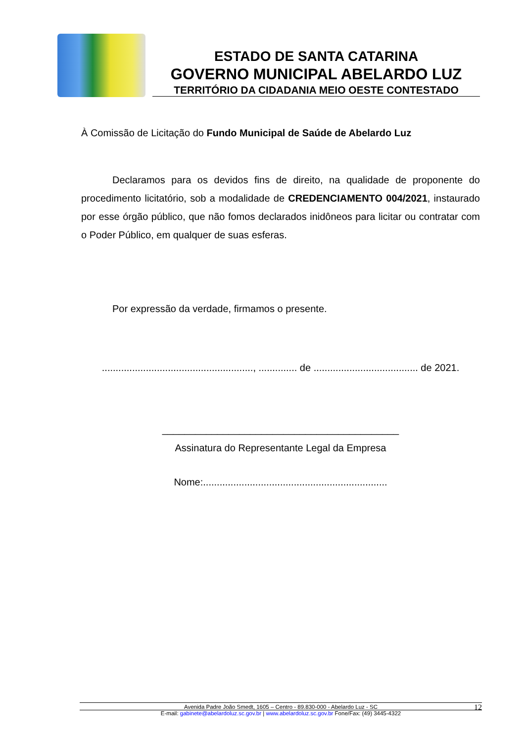ESTADO DE SANTA CATARINA
GOVERNO MUNICIPAL ABELARDO LUZ
TERRITÓRIO DA CIDADANIA MEIO OESTE CONTESTADO
À Comissão de Licitação do Fundo Municipal de Saúde de Abelardo Luz
Declaramos para os devidos fins de direito, na qualidade de proponente do procedimento licitatório, sob a modalidade de CREDENCIAMENTO 004/2021, instaurado por esse órgão público, que não fomos declarados inidôneos para licitar ou contratar com o Poder Público, em qualquer de suas esferas.
Por expressão da verdade, firmamos o presente.
......................................................., .............. de ...................................... de 2021.
___________________________________________
Assinatura do Representante Legal da Empresa
Nome:...................................................................
Avenida Padre João Smedt, 1605 – Centro - 89.830-000 - Abelardo Luz - SC 12
E-mail: gabinete@abelardoluz.sc.gov.br | www.abelardoluz.sc.gov.br Fone/Fax: (49) 3445-4322